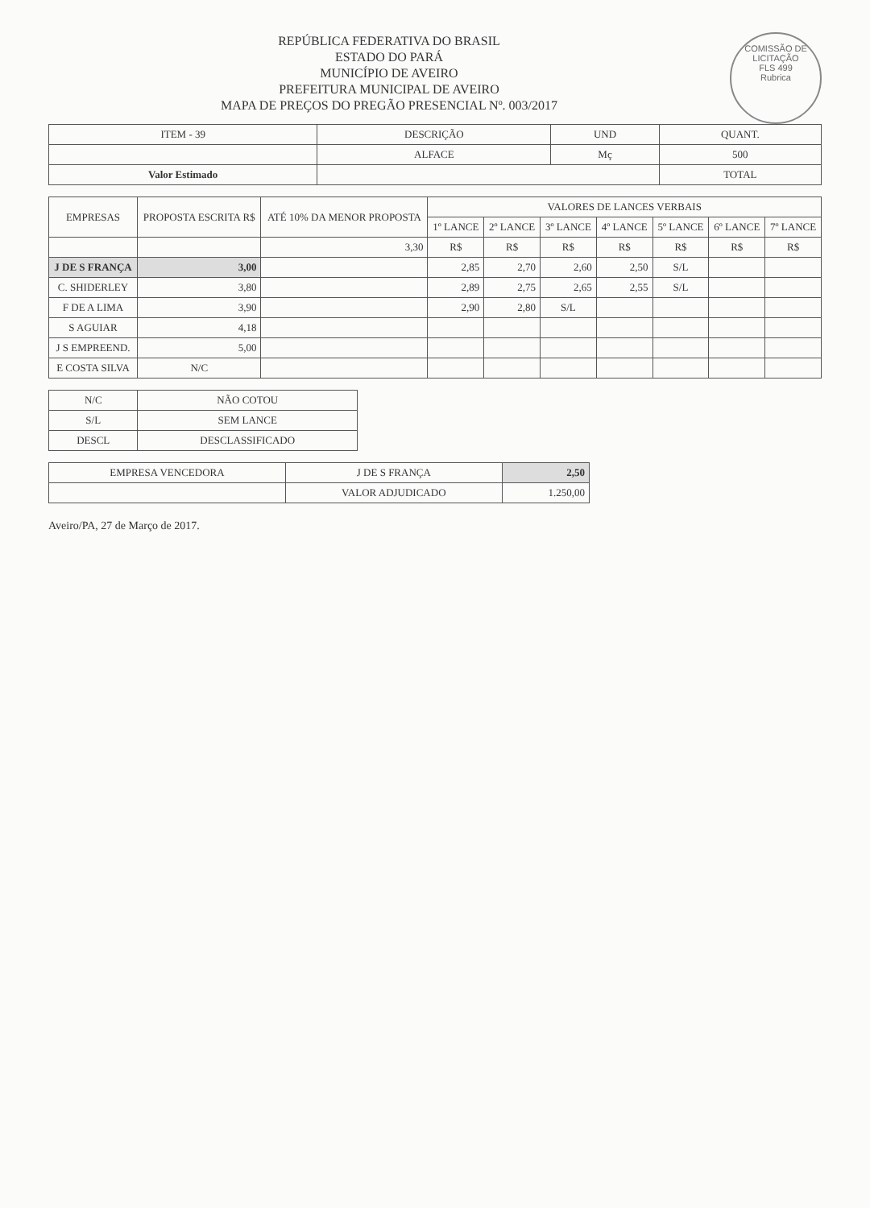COMISSÃO DE LICITAÇÃO
FLS 499
Rubrica
REPÚBLICA FEDERATIVA DO BRASIL
ESTADO DO PARÁ
MUNICÍPIO DE AVEIRO
PREFEITURA MUNICIPAL DE AVEIRO
MAPA DE PREÇOS DO PREGÃO PRESENCIAL Nº. 003/2017
| ITEM - 39 | DESCRIÇÃO | UND | QUANT. |
| --- | --- | --- | --- |
| | ALFACE | Mç | 500 |
| Valor Estimado | | | TOTAL |
| EMPRESAS | PROPOSTA ESCRITA R$ | ATÉ 10% DA MENOR PROPOSTA | VALORES DE LANCES VERBAIS | | | | | | |
| --- | --- | --- | --- | --- | --- | --- | --- | --- | --- |
| | | | 1º LANCE | 2º LANCE | 3º LANCE | 4º LANCE | 5º LANCE | 6º LANCE | 7º LANCE |
| | | 3,30 | R$ | R$ | R$ | R$ | R$ | R$ | R$ |
| J DE S FRANÇA | 3,00 | | 2,85 | 2,70 | 2,60 | 2,50 | S/L | | |
| C. SHIDERLEY | 3,80 | | 2,89 | 2,75 | 2,65 | 2,55 | S/L | | |
| F DE A LIMA | 3,90 | | 2,90 | 2,80 | S/L | | | | |
| S AGUIAR | 4,18 | | | | | | | | |
| J S EMPREEND. | 5,00 | | | | | | | | |
| E COSTA SILVA | N/C | | | | | | | | |
| N/C | NÃO COTOU |
| S/L | SEM LANCE |
| DESCL | DESCLASSIFICADO |
| EMPRESA VENCEDORA | J DE S FRANÇA | 2,50 |
| | VALOR ADJUDICADO | 1.250,00 |
Aveiro/PA, 27 de Março de 2017.